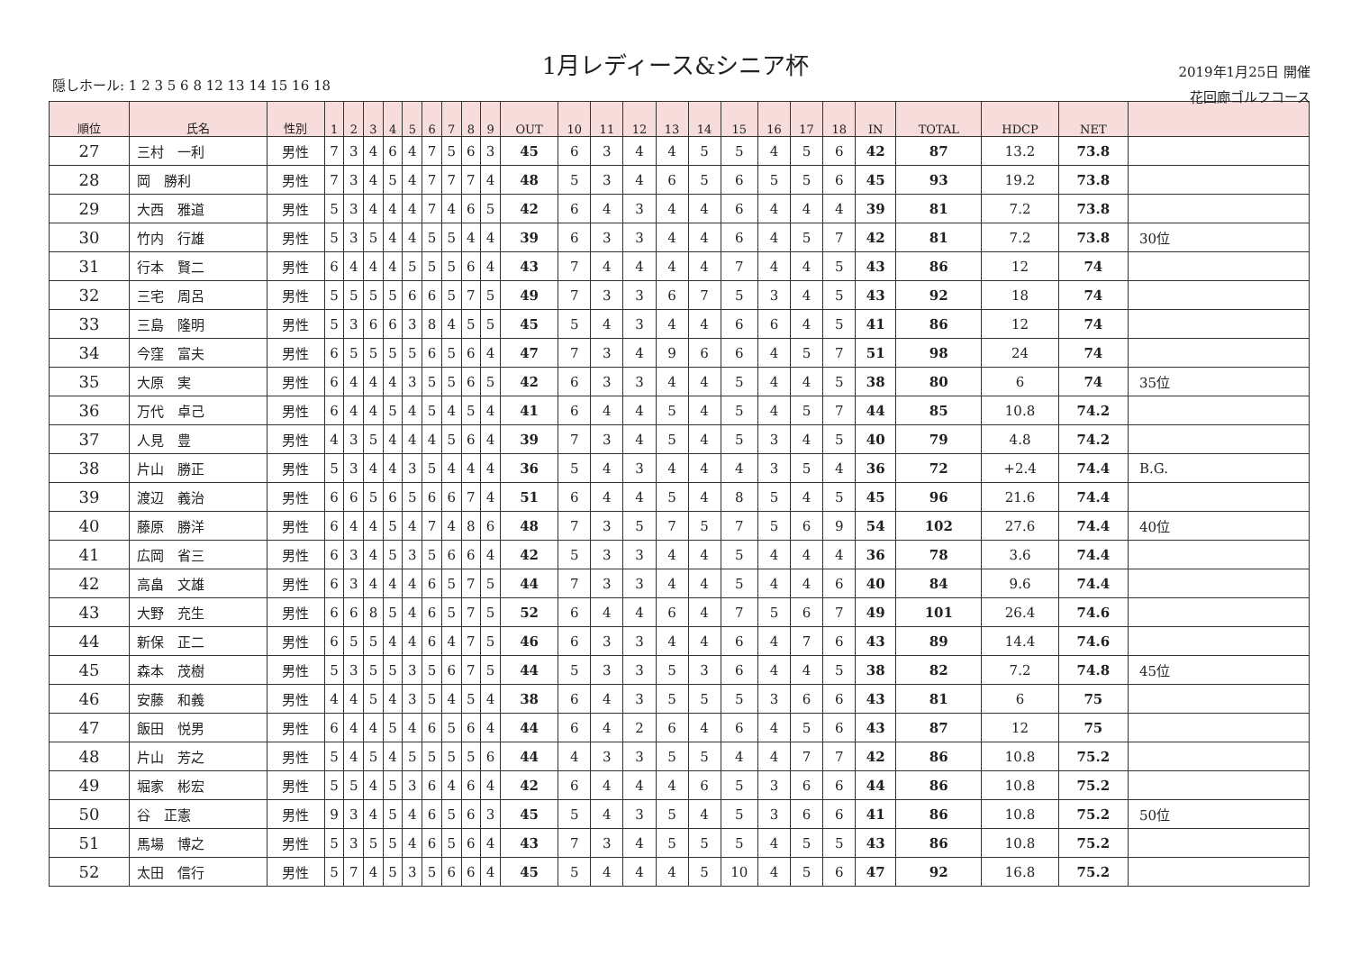1月レディース&シニア杯
隠しホール: 1 2 3 5 6 8 12 13 14 15 16 18
2019年1月25日 開催
花回廊ゴルフコース
| 順位 | 氏名 | 性別 | 1 | 2 | 3 | 4 | 5 | 6 | 7 | 8 | 9 | OUT | 10 | 11 | 12 | 13 | 14 | 15 | 16 | 17 | 18 | IN | TOTAL | HDCP | NET | |
| --- | --- | --- | --- | --- | --- | --- | --- | --- | --- | --- | --- | --- | --- | --- | --- | --- | --- | --- | --- | --- | --- | --- | --- | --- | --- | --- |
| 27 | 三村 一利 | 男性 | 7 | 3 | 4 | 6 | 4 | 7 | 5 | 6 | 3 | 45 | 6 | 3 | 4 | 4 | 5 | 5 | 4 | 5 | 6 | 42 | 87 | 13.2 | 73.8 | |
| 28 | 岡 勝利 | 男性 | 7 | 3 | 4 | 5 | 4 | 7 | 7 | 7 | 4 | 48 | 5 | 3 | 4 | 6 | 5 | 6 | 5 | 5 | 6 | 45 | 93 | 19.2 | 73.8 | |
| 29 | 大西 雅道 | 男性 | 5 | 3 | 4 | 4 | 4 | 7 | 4 | 6 | 5 | 42 | 6 | 4 | 3 | 4 | 4 | 6 | 4 | 4 | 4 | 39 | 81 | 7.2 | 73.8 | |
| 30 | 竹内 行雄 | 男性 | 5 | 3 | 5 | 4 | 4 | 5 | 5 | 4 | 4 | 39 | 6 | 3 | 3 | 4 | 4 | 6 | 4 | 5 | 7 | 42 | 81 | 7.2 | 73.8 | 30位 |
| 31 | 行本 賢二 | 男性 | 6 | 4 | 4 | 4 | 5 | 5 | 5 | 6 | 4 | 43 | 7 | 4 | 4 | 4 | 4 | 7 | 4 | 4 | 5 | 43 | 86 | 12 | 74 | |
| 32 | 三宅 周呂 | 男性 | 5 | 5 | 5 | 5 | 6 | 6 | 5 | 7 | 5 | 49 | 7 | 3 | 3 | 6 | 7 | 5 | 3 | 4 | 5 | 43 | 92 | 18 | 74 | |
| 33 | 三島 隆明 | 男性 | 5 | 3 | 6 | 6 | 3 | 8 | 4 | 5 | 5 | 45 | 5 | 4 | 3 | 4 | 4 | 6 | 6 | 4 | 5 | 41 | 86 | 12 | 74 | |
| 34 | 今窪 富夫 | 男性 | 6 | 5 | 5 | 5 | 5 | 6 | 5 | 6 | 4 | 47 | 7 | 3 | 4 | 9 | 6 | 6 | 4 | 5 | 7 | 51 | 98 | 24 | 74 | |
| 35 | 大原 実 | 男性 | 6 | 4 | 4 | 4 | 3 | 5 | 5 | 6 | 5 | 42 | 6 | 3 | 3 | 4 | 4 | 5 | 4 | 4 | 5 | 38 | 80 | 6 | 74 | 35位 |
| 36 | 万代 卓己 | 男性 | 6 | 4 | 4 | 5 | 4 | 5 | 4 | 5 | 4 | 41 | 6 | 4 | 4 | 5 | 4 | 5 | 4 | 5 | 7 | 44 | 85 | 10.8 | 74.2 | |
| 37 | 人見 豊 | 男性 | 4 | 3 | 5 | 4 | 4 | 4 | 5 | 6 | 4 | 39 | 7 | 3 | 4 | 5 | 4 | 5 | 3 | 4 | 5 | 40 | 79 | 4.8 | 74.2 | |
| 38 | 片山 勝正 | 男性 | 5 | 3 | 4 | 4 | 3 | 5 | 4 | 4 | 4 | 36 | 5 | 4 | 3 | 4 | 4 | 4 | 3 | 5 | 4 | 36 | 72 | +2.4 | 74.4 | B.G. |
| 39 | 渡辺 義治 | 男性 | 6 | 6 | 5 | 6 | 5 | 6 | 6 | 7 | 4 | 51 | 6 | 4 | 4 | 5 | 4 | 8 | 5 | 4 | 5 | 45 | 96 | 21.6 | 74.4 | |
| 40 | 藤原 勝洋 | 男性 | 6 | 4 | 4 | 5 | 4 | 7 | 4 | 8 | 6 | 48 | 7 | 3 | 5 | 7 | 5 | 7 | 5 | 6 | 9 | 54 | 102 | 27.6 | 74.4 | 40位 |
| 41 | 広岡 省三 | 男性 | 6 | 3 | 4 | 5 | 3 | 5 | 6 | 6 | 4 | 42 | 5 | 3 | 3 | 4 | 4 | 5 | 4 | 4 | 4 | 36 | 78 | 3.6 | 74.4 | |
| 42 | 高畠 文雄 | 男性 | 6 | 3 | 4 | 4 | 4 | 6 | 5 | 7 | 5 | 44 | 7 | 3 | 3 | 4 | 4 | 5 | 4 | 4 | 6 | 40 | 84 | 9.6 | 74.4 | |
| 43 | 大野 充生 | 男性 | 6 | 6 | 8 | 5 | 4 | 6 | 5 | 7 | 5 | 52 | 6 | 4 | 4 | 6 | 4 | 7 | 5 | 6 | 7 | 49 | 101 | 26.4 | 74.6 | |
| 44 | 新保 正二 | 男性 | 6 | 5 | 5 | 4 | 4 | 6 | 4 | 7 | 5 | 46 | 6 | 3 | 3 | 4 | 4 | 6 | 4 | 7 | 6 | 43 | 89 | 14.4 | 74.6 | |
| 45 | 森本 茂樹 | 男性 | 5 | 3 | 5 | 5 | 3 | 5 | 6 | 7 | 5 | 44 | 5 | 3 | 3 | 5 | 3 | 6 | 4 | 4 | 5 | 38 | 82 | 7.2 | 74.8 | 45位 |
| 46 | 安藤 和義 | 男性 | 4 | 4 | 5 | 4 | 3 | 5 | 4 | 5 | 4 | 38 | 6 | 4 | 3 | 5 | 5 | 5 | 3 | 6 | 6 | 43 | 81 | 6 | 75 | |
| 47 | 飯田 悦男 | 男性 | 6 | 4 | 4 | 5 | 4 | 6 | 5 | 6 | 4 | 44 | 6 | 4 | 2 | 6 | 4 | 6 | 4 | 5 | 6 | 43 | 87 | 12 | 75 | |
| 48 | 片山 芳之 | 男性 | 5 | 4 | 5 | 4 | 5 | 5 | 5 | 5 | 6 | 44 | 4 | 3 | 3 | 5 | 5 | 4 | 4 | 7 | 7 | 42 | 86 | 10.8 | 75.2 | |
| 49 | 堀家 彬宏 | 男性 | 5 | 5 | 4 | 5 | 3 | 6 | 4 | 6 | 4 | 42 | 6 | 4 | 4 | 4 | 6 | 5 | 3 | 6 | 6 | 44 | 86 | 10.8 | 75.2 | |
| 50 | 谷 正憲 | 男性 | 9 | 3 | 4 | 5 | 4 | 6 | 5 | 6 | 3 | 45 | 5 | 4 | 3 | 5 | 4 | 5 | 3 | 6 | 6 | 41 | 86 | 10.8 | 75.2 | 50位 |
| 51 | 馬場 博之 | 男性 | 5 | 3 | 5 | 5 | 4 | 6 | 5 | 6 | 4 | 43 | 7 | 3 | 4 | 5 | 5 | 5 | 4 | 5 | 5 | 43 | 86 | 10.8 | 75.2 | |
| 52 | 太田 信行 | 男性 | 5 | 7 | 4 | 5 | 3 | 5 | 6 | 6 | 4 | 45 | 5 | 4 | 4 | 4 | 5 | 10 | 4 | 5 | 6 | 47 | 92 | 16.8 | 75.2 | |